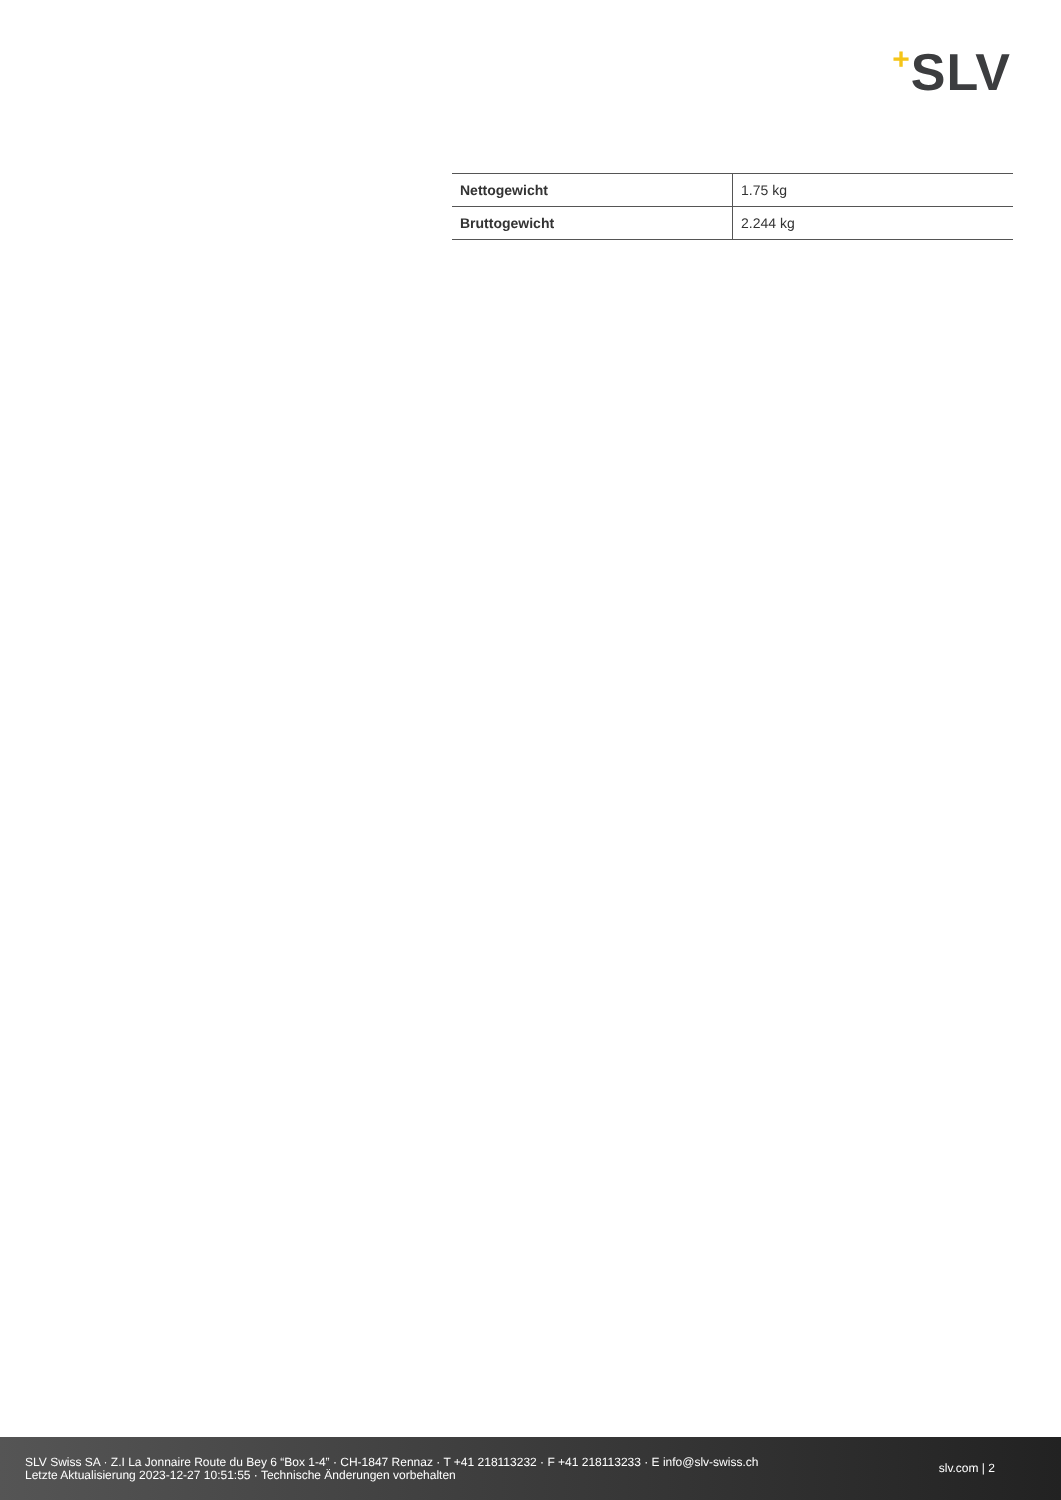+SLV
| Nettogewicht | 1.75 kg |
| Bruttogewicht | 2.244 kg |
SLV Swiss SA · Z.I La Jonnaire Route du Bey 6 “Box 1-4” · CH-1847 Rennaz · T +41 218113232 · F +41 218113233 · E info@slv-swiss.ch
Letzte Aktualisierung 2023-12-27 10:51:55 · Technische Änderungen vorbehalten
slv.com | 2